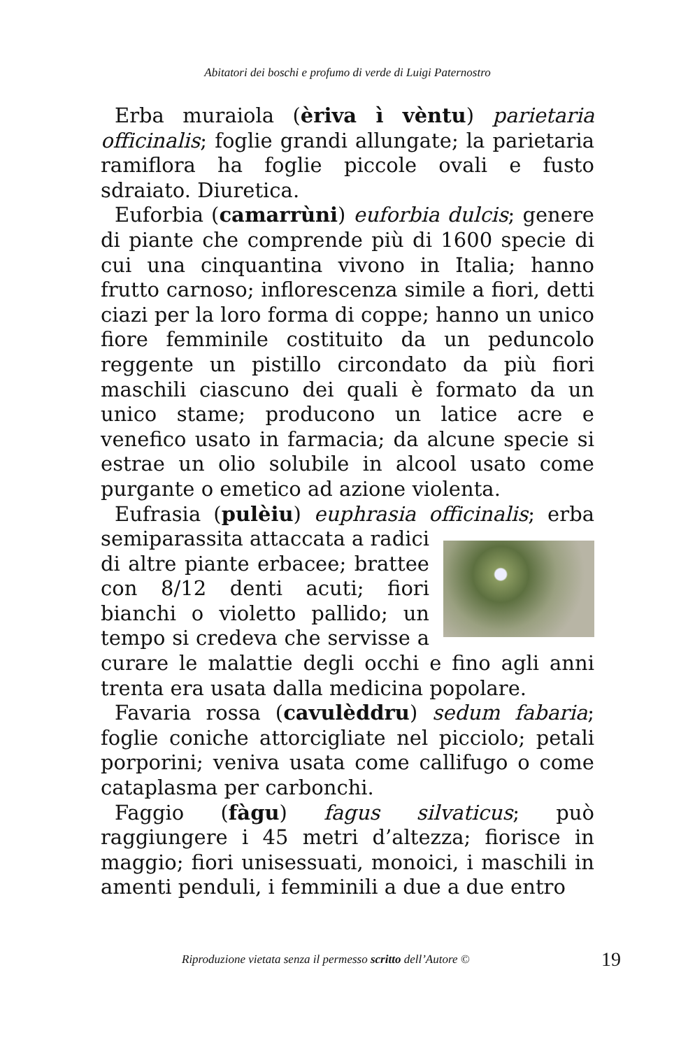Abitatori dei boschi e profumo di verde di Luigi Paternostro
Erba muraiola (èriva ì vèntu) parietaria officinalis; foglie grandi allungate; la parietaria ramiflora ha foglie piccole ovali e fusto sdraiato. Diuretica.
Euforbia (camarrùni) euforbia dulcis; genere di piante che comprende più di 1600 specie di cui una cinquantina vivono in Italia; hanno frutto carnoso; inflorescenza simile a fiori, detti ciazi per la loro forma di coppe; hanno un unico fiore femminile costituito da un peduncolo reggente un pistillo circondato da più fiori maschili ciascuno dei quali è formato da un unico stame; producono un latice acre e venefico usato in farmacia; da alcune specie si estrae un olio solubile in alcool usato come purgante o emetico ad azione violenta.
Eufrasia (pulèiu) euphrasia officinalis; erba semiparassita attaccata a radici di altre piante erbacee; brattee con 8/12 denti acuti; fiori bianchi o violetto pallido; un tempo si credeva che servisse a curare le malattie degli occhi e fino agli anni trenta era usata dalla medicina popolare.
Favaria rossa (cavulèddru) sedum fabaria; foglie coniche attorcigliate nel picciolo; petali porporini; veniva usata come callifugo o come cataplasma per carbonchi.
Faggio (fàgu) fagus silvaticus; può raggiungere i 45 metri d’altezza; fiorisce in maggio; fiori unisessuati, monoici, i maschili in amenti penduli, i femminili a due a due entro
Riproduzione vietata senza il permesso scritto dell’Autore © 19